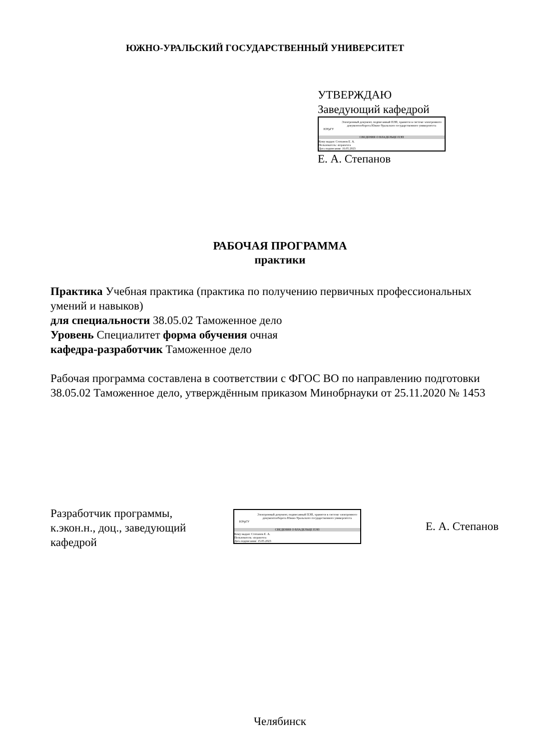ЮЖНО-УРАЛЬСКИЙ ГОСУДАРСТВЕННЫЙ УНИВЕРСИТЕТ
УТВЕРЖДАЮ
Заведующий кафедрой
ЮУрГУ
Электронный документ, подписанный ПЭП, хранится в системе электронного документооборота Южно-Уральского государственного университета
СВЕДЕНИЯ О ВЛАДЕЛЬЦЕ ПЭП
Кому выдан: Степанов Е. А.
Пользователь: stepanovea
Дата подписания: 16.05.2023
Е. А. Степанов
РАБОЧАЯ ПРОГРАММА
практики
Практика Учебная практика (практика по получению первичных профессиональных умений и навыков)
для специальности 38.05.02 Таможенное дело
Уровень Специалитет форма обучения очная
кафедра-разработчик Таможенное дело
Рабочая программа составлена в соответствии с ФГОС ВО по направлению подготовки 38.05.02 Таможенное дело, утверждённым приказом Минобрнауки от 25.11.2020 № 1453
Разработчик программы, к.экон.н., доц., заведующий кафедрой
ЮУрГУ
Электронный документ, подписанный ПЭП, хранится в системе электронного документооборота Южно-Уральского государственного университета
СВЕДЕНИЯ О ВЛАДЕЛЬЦЕ ПЭП
Кому выдан: Степанов Е. А.
Пользователь: stepanovea
Дата подписания: 15.05.2023
Е. А. Степанов
Челябинск